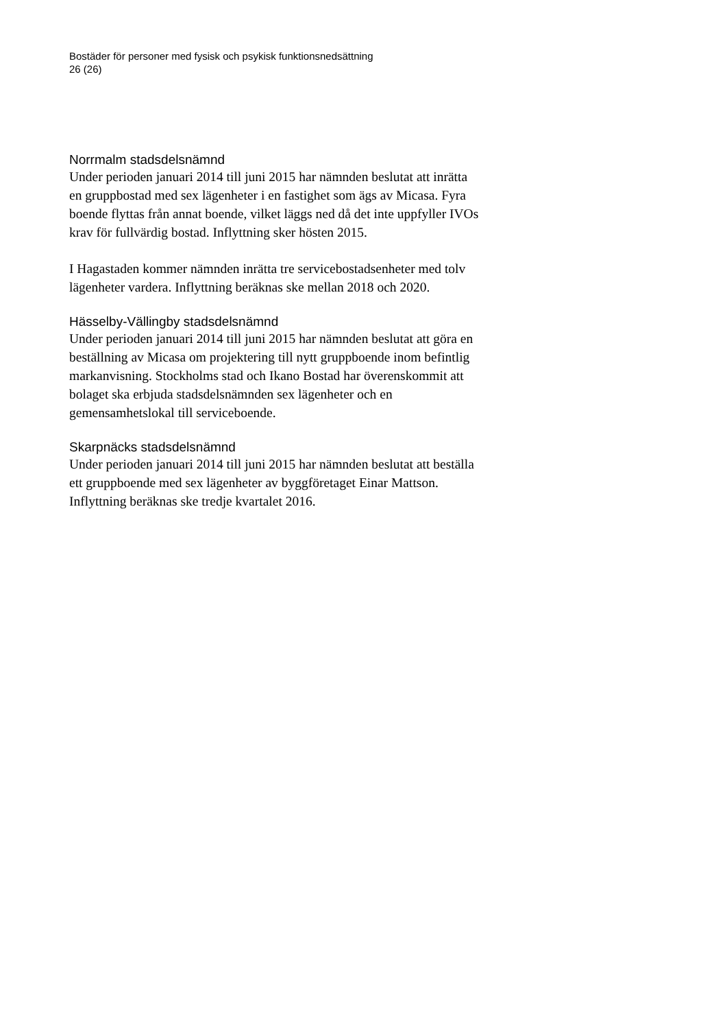Bostäder för personer med fysisk och psykisk funktionsnedsättning
26 (26)
Norrmalm stadsdelsnämnd
Under perioden januari 2014 till juni 2015 har nämnden beslutat att inrätta en gruppbostad med sex lägenheter i en fastighet som ägs av Micasa. Fyra boende flyttas från annat boende, vilket läggs ned då det inte uppfyller IVOs krav för fullvärdig bostad. Inflyttning sker hösten 2015.
I Hagastaden kommer nämnden inrätta tre servicebostadsenheter med tolv lägenheter vardera. Inflyttning beräknas ske mellan 2018 och 2020.
Hässelby-Vällingby stadsdelsnämnd
Under perioden januari 2014 till juni 2015 har nämnden beslutat att göra en beställning av Micasa om projektering till nytt gruppboende inom befintlig markanvisning. Stockholms stad och Ikano Bostad har överenskommit att bolaget ska erbjuda stadsdelsnämnden sex lägenheter och en gemensamhetslokal till serviceboende.
Skarpnäcks stadsdelsnämnd
Under perioden januari 2014 till juni 2015 har nämnden beslutat att beställa ett gruppboende med sex lägenheter av byggföretaget Einar Mattson. Inflyttning beräknas ske tredje kvartalet 2016.